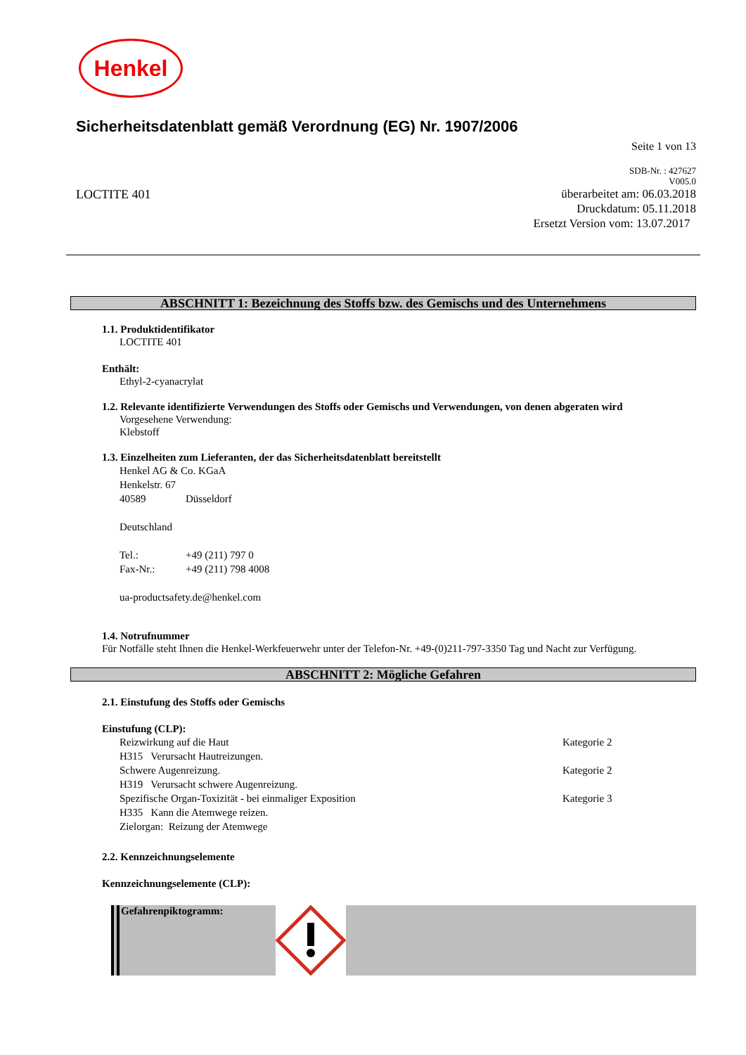Henkel
Sicherheitsdatenblatt gemäß Verordnung (EG) Nr. 1907/2006
Seite 1 von 13
LOCTITE 401
SDB-Nr. : 427627
V005.0
überarbeitet am: 06.03.2018
Druckdatum: 05.11.2018
Ersetzt Version vom: 13.07.2017
ABSCHNITT 1: Bezeichnung des Stoffs bzw. des Gemischs und des Unternehmens
1.1. Produktidentifikator
LOCTITE 401
Enthält:
Ethyl-2-cyanacrylat
1.2. Relevante identifizierte Verwendungen des Stoffs oder Gemischs und Verwendungen, von denen abgeraten wird
Vorgesehene Verwendung:
Klebstoff
1.3. Einzelheiten zum Lieferanten, der das Sicherheitsdatenblatt bereitstellt
| Henkel AG & Co. KGaA | |
| Henkelstr. 67 | |
| 40589 | Düsseldorf |
| Deutschland | |
| Tel.: | +49 (211) 797 0 |
| Fax-Nr.: | +49 (211) 798 4008 |
| ua-productsafety.de@henkel.com | |
1.4. Notrufnummer
Für Notfälle steht Ihnen die Henkel-Werkfeuerwehr unter der Telefon-Nr. +49-(0)211-797-3350 Tag und Nacht zur Verfügung.
ABSCHNITT 2: Mögliche Gefahren
2.1. Einstufung des Stoffs oder Gemischs
Einstufung (CLP):
| Reizwirkung auf die Haut | Kategorie 2 |
| H315 Verursacht Hautreizungen. | |
| Schwere Augenreizung. | Kategorie 2 |
| H319 Verursacht schwere Augenreizung. | |
| Spezifische Organ-Toxizität - bei einmaliger Exposition | Kategorie 3 |
| H335 Kann die Atemwege reizen. | |
| Zielorgan: Reizung der Atemwege | |
2.2. Kennzeichnungselemente
Kennzeichnungselemente (CLP):
Gefahrenpiktogramm: